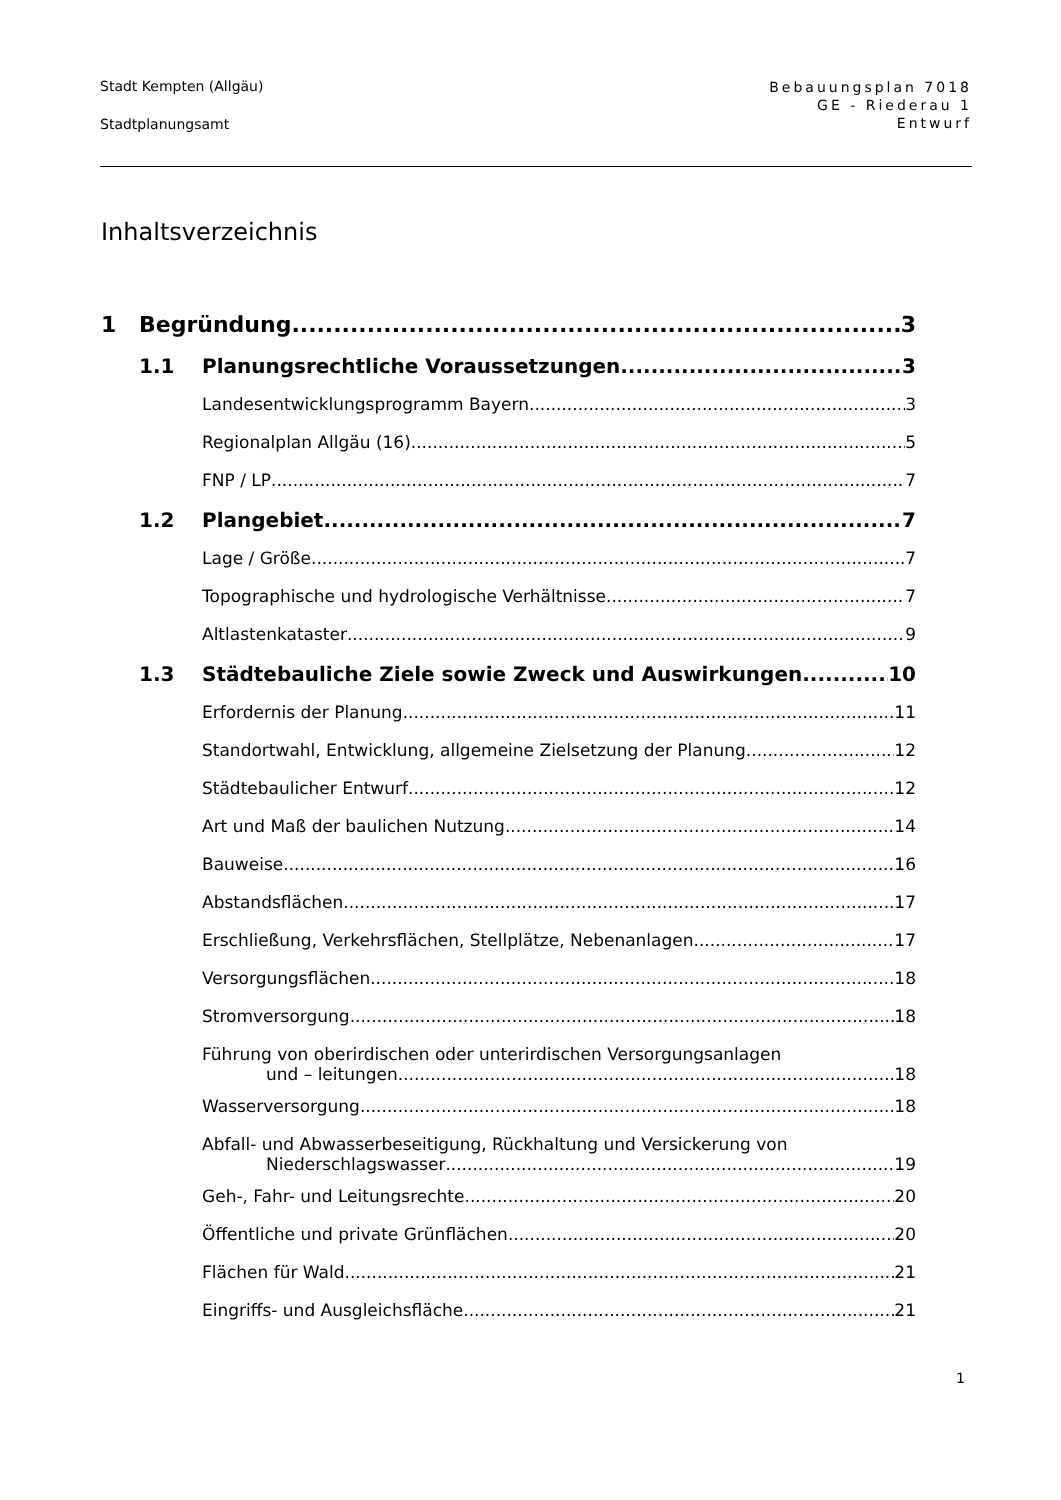Stadt Kempten (Allgäu)
Stadtplanungsamt
Bebauungsplan 7018
GE - Riederau 1
Entwurf
Inhaltsverzeichnis
1 Begründung 3
1.1 Planungsrechtliche Voraussetzungen 3
Landesentwicklungsprogramm Bayern 3
Regionalplan Allgäu (16) 5
FNP / LP 7
1.2 Plangebiet 7
Lage / Größe 7
Topographische und hydrologische Verhältnisse 7
Altlastenkataster 9
1.3 Städtebauliche Ziele sowie Zweck und Auswirkungen 10
Erfordernis der Planung 11
Standortwahl, Entwicklung, allgemeine Zielsetzung der Planung 12
Städtebaulicher Entwurf 12
Art und Maß der baulichen Nutzung 14
Bauweise 16
Abstandsflächen 17
Erschließung, Verkehrsflächen, Stellplätze, Nebenanlagen 17
Versorgungsflächen 18
Stromversorgung 18
Führung von oberirdischen oder unterirdischen Versorgungsanlagen
und – leitungen 18
Wasserversorgung 18
Abfall- und Abwasserbeseitigung, Rückhaltung und Versickerung von
Niederschlagswasser 19
Geh-, Fahr- und Leitungsrechte 20
Öffentliche und private Grünflächen 20
Flächen für Wald 21
Eingriffs- und Ausgleichsfläche 21
1